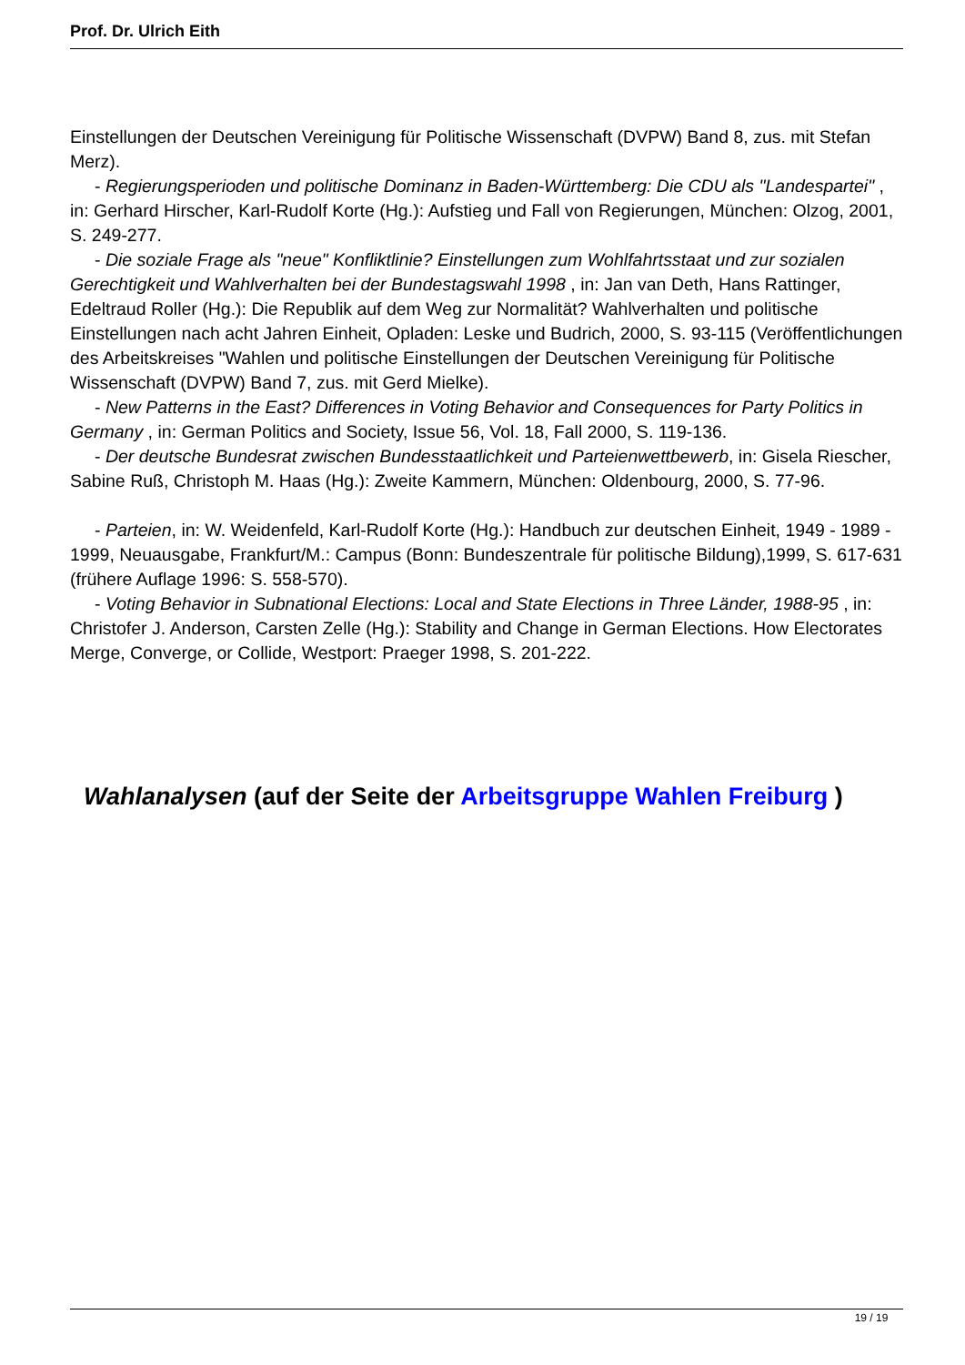Prof. Dr. Ulrich Eith
Einstellungen der Deutschen Vereinigung für Politische Wissenschaft (DVPW) Band 8, zus. mit Stefan Merz).
- Regierungsperioden und politische Dominanz in Baden-Württemberg: Die CDU als "Landespartei" , in: Gerhard Hirscher, Karl-Rudolf Korte (Hg.): Aufstieg und Fall von Regierungen, München: Olzog, 2001, S. 249-277.
- Die soziale Frage als "neue" Konfliktlinie? Einstellungen zum Wohlfahrtsstaat und zur sozialen Gerechtigkeit und Wahlverhalten bei der Bundestagswahl 1998 , in: Jan van Deth, Hans Rattinger, Edeltraud Roller (Hg.): Die Republik auf dem Weg zur Normalität? Wahlverhalten und politische Einstellungen nach acht Jahren Einheit, Opladen: Leske und Budrich, 2000, S. 93-115 (Veröffentlichungen des Arbeitskreises "Wahlen und politische Einstellungen der Deutschen Vereinigung für Politische Wissenschaft (DVPW) Band 7, zus. mit Gerd Mielke).
- New Patterns in the East? Differences in Voting Behavior and Consequences for Party Politics in Germany , in: German Politics and Society, Issue 56, Vol. 18, Fall 2000, S. 119-136.
- Der deutsche Bundesrat zwischen Bundesstaatlichkeit und Parteienwettbewerb, in: Gisela Riescher, Sabine Ruß, Christoph M. Haas (Hg.): Zweite Kammern, München: Oldenbourg, 2000, S. 77-96.
- Parteien, in: W. Weidenfeld, Karl-Rudolf Korte (Hg.): Handbuch zur deutschen Einheit, 1949 - 1989 - 1999, Neuausgabe, Frankfurt/M.: Campus (Bonn: Bundeszentrale für politische Bildung),1999, S. 617-631 (frühere Auflage 1996: S. 558-570).
- Voting Behavior in Subnational Elections: Local and State Elections in Three Länder, 1988-95 , in: Christofer J. Anderson, Carsten Zelle (Hg.): Stability and Change in German Elections. How Electorates Merge, Converge, or Collide, Westport: Praeger 1998, S. 201-222.
Wahlanalysen (auf der Seite der Arbeitsgruppe Wahlen Freiburg )
19 / 19